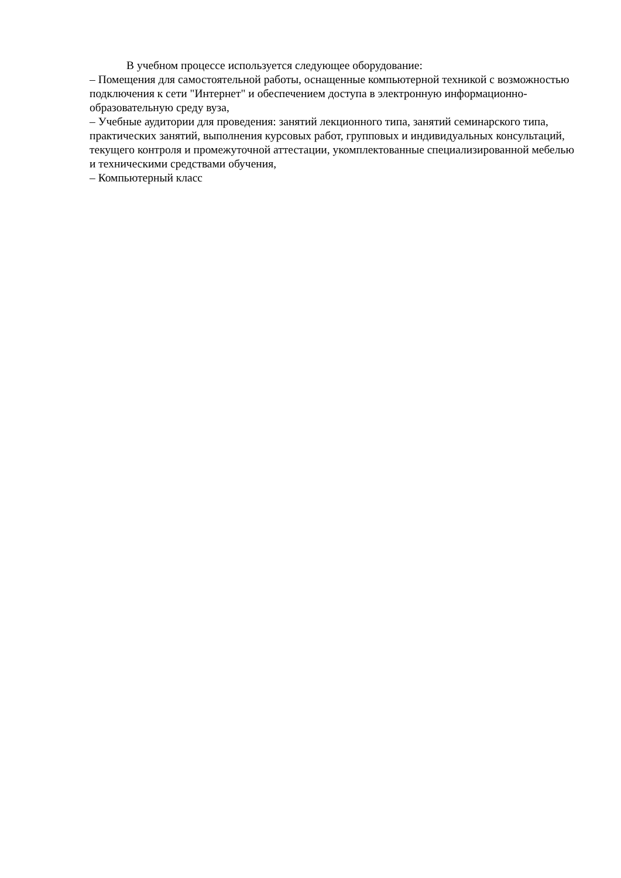В учебном процессе используется следующее оборудование:
– Помещения для самостоятельной работы, оснащенные компьютерной техникой с возможностью подключения к сети "Интернет" и обеспечением доступа в электронную информационно-образовательную среду вуза,
– Учебные аудитории для проведения: занятий лекционного типа, занятий семинарского типа, практических занятий, выполнения курсовых работ, групповых и индивидуальных консультаций, текущего контроля и промежуточной аттестации, укомплектованные специализированной мебелью и техническими средствами обучения,
– Компьютерный класс